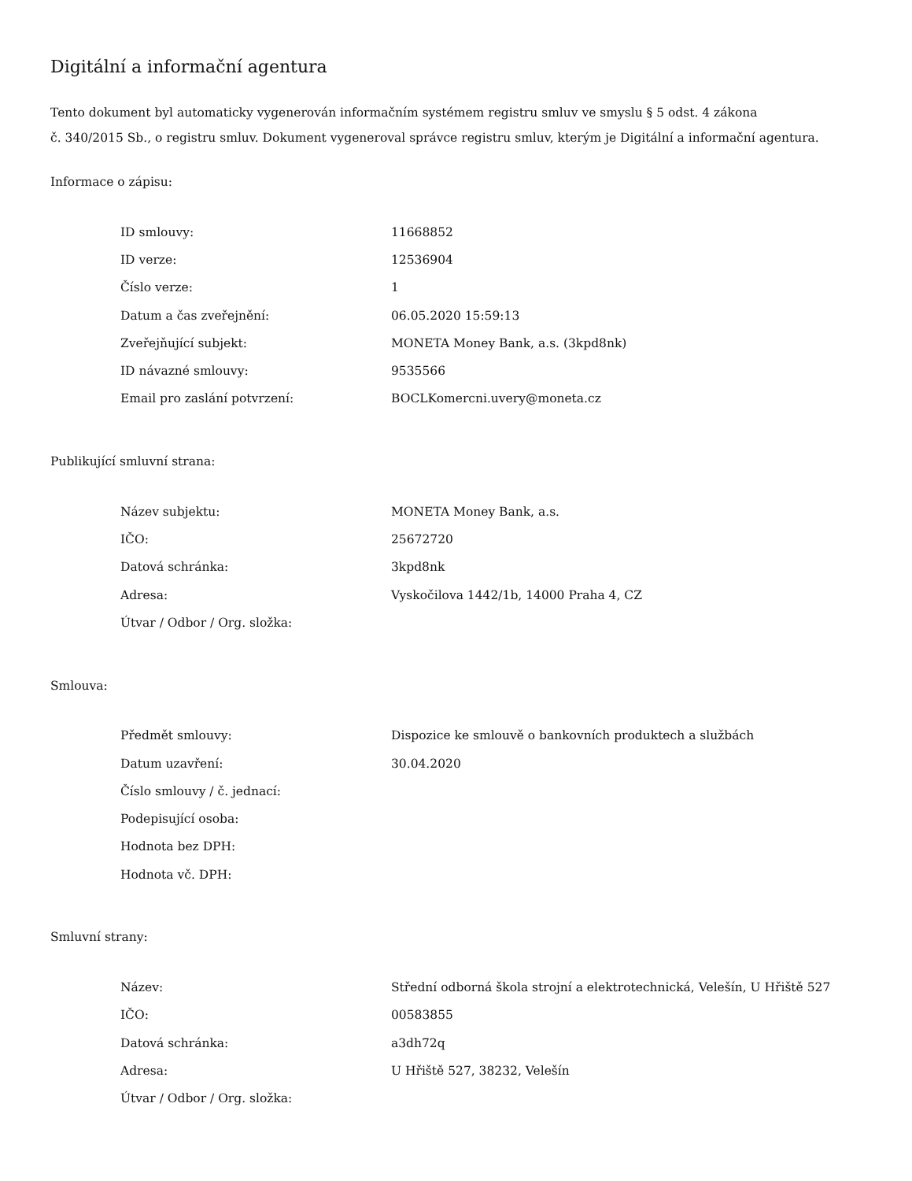Digitální a informační agentura
Tento dokument byl automaticky vygenerován informačním systémem registru smluv ve smyslu § 5 odst. 4 zákona
č. 340/2015 Sb., o registru smluv. Dokument vygeneroval správce registru smluv, kterým je Digitální a informační agentura.
Informace o zápisu:
| ID smlouvy: | 11668852 |
| ID verze: | 12536904 |
| Číslo verze: | 1 |
| Datum a čas zveřejnění: | 06.05.2020 15:59:13 |
| Zveřejňující subjekt: | MONETA Money Bank, a.s. (3kpd8nk) |
| ID návazné smlouvy: | 9535566 |
| Email pro zaslání potvrzení: | BOCLKomercni.uvery@moneta.cz |
Publikující smluvní strana:
| Název subjektu: | MONETA Money Bank, a.s. |
| IČO: | 25672720 |
| Datová schránka: | 3kpd8nk |
| Adresa: | Vyskočilova 1442/1b, 14000 Praha 4, CZ |
| Útvar / Odbor / Org. složka: | |
Smlouva:
| Předmět smlouvy: | Dispozice ke smlouvě o bankovních produktech a službách |
| Datum uzavření: | 30.04.2020 |
| Číslo smlouvy / č. jednací: | |
| Podepisující osoba: | |
| Hodnota bez DPH: | |
| Hodnota vč. DPH: | |
Smluvní strany:
| Název: | Střední odborná škola strojní a elektrotechnická, Velešín, U Hřiště 527 |
| IČO: | 00583855 |
| Datová schránka: | a3dh72q |
| Adresa: | U Hřiště 527, 38232, Velešín |
| Útvar / Odbor / Org. složka: | |